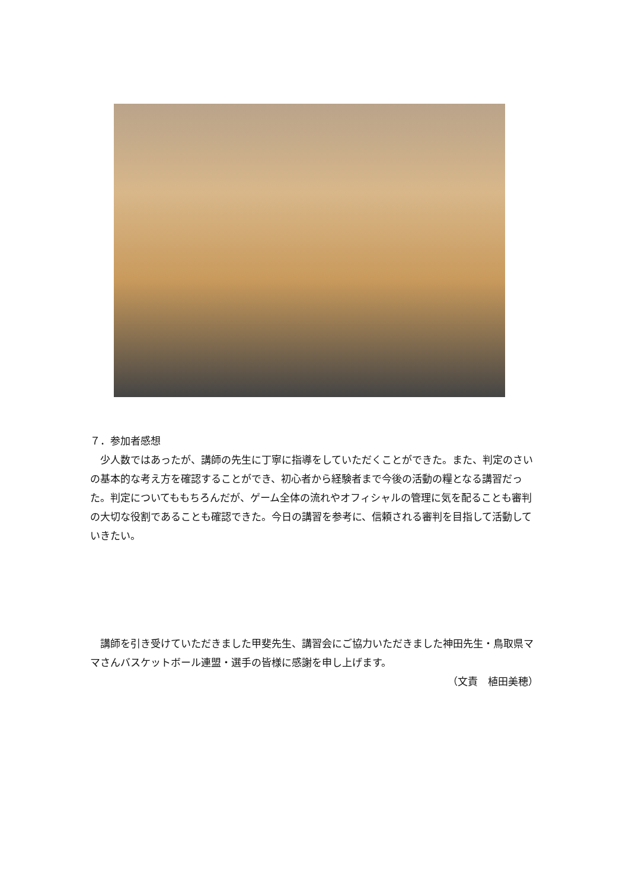７．参加者感想
　少人数ではあったが、講師の先生に丁寧に指導をしていただくことができた。また、判定のさいの基本的な考え方を確認することができ、初心者から経験者まで今後の活動の糧となる講習だった。判定についてももちろんだが、ゲーム全体の流れやオフィシャルの管理に気を配ることも審判の大切な役割であることも確認できた。今日の講習を参考に、信頼される審判を目指して活動していきたい。
　講師を引き受けていただきました甲斐先生、講習会にご協力いただきました神田先生・鳥取県ママさんバスケットボール連盟・選手の皆様に感謝を申し上げます。
（文責　植田美穂）